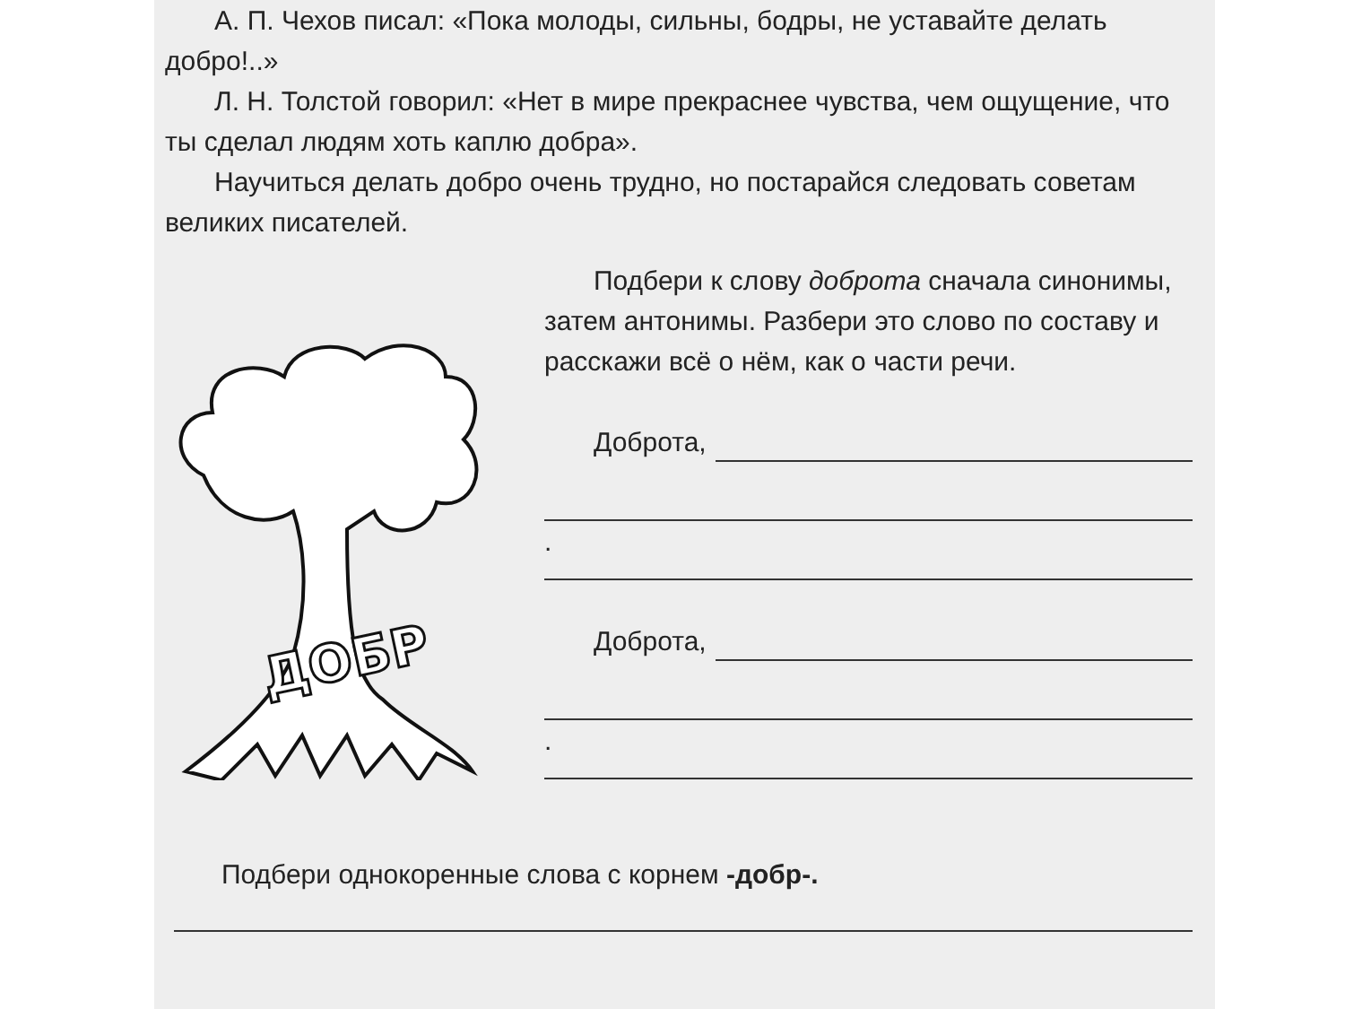А. П. Чехов писал: «Пока молоды, сильны, бодры, не уставайте делать добро!..»
Л. Н. Толстой говорил: «Нет в мире прекраснее чувства, чем ощущение, что ты сделал людям хоть каплю добра».
Научиться делать добро очень трудно, но постарайся следовать советам великих писателей.
ДОБР
Подбери к слову доброта сначала синонимы, затем антонимы. Разбери это слово по составу и расскажи всё о нём, как о части речи.
Доброта,
.
Доброта,
.
Подбери однокоренные слова с корнем -добр-.